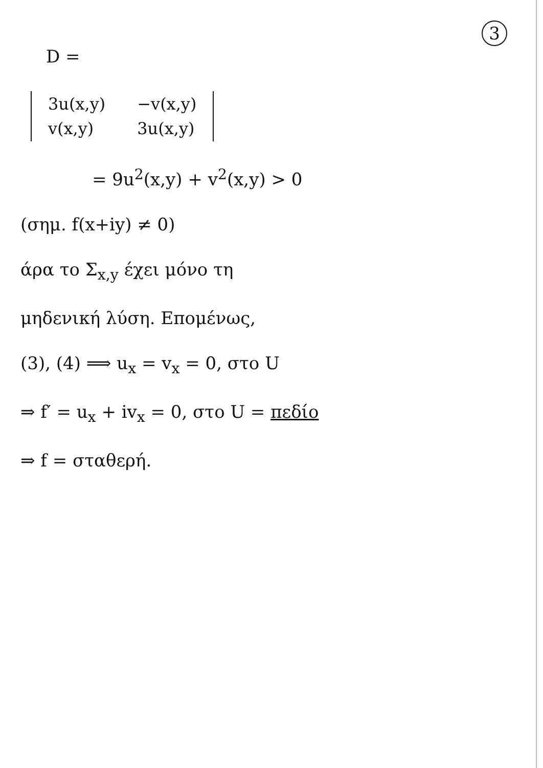3
D =
| 3u(x,y) | −v(x,y) |
| v(x,y) | 3u(x,y) |
= 9u<sup>2</sup>(x,y) + v<sup>2</sup>(x,y) > 0
(σημ. f(x+iy) ≠ 0)
άρα το Σ<sub>x,y</sub> έχει μόνο τη
μηδενική λύση. Επομένως,
(3), (4) ⟹ u<sub>x</sub> = v<sub>x</sub> = 0, στο U
⇒ f′ = u<sub>x</sub> + iv<sub>x</sub> = 0, στο U = πεδίο
⇒ f = σταθερή.